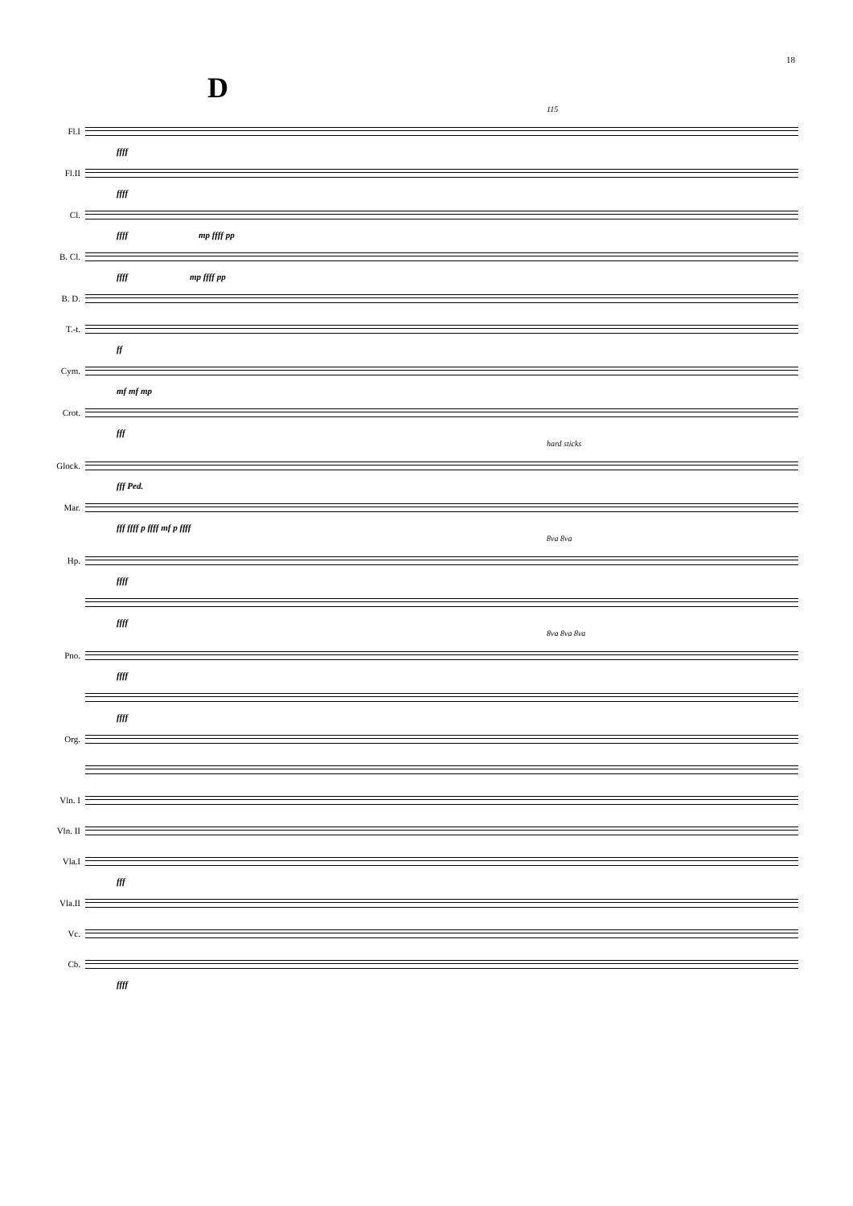18
D
115
Fl.I
ffff
Fl.II
ffff
Cl.
ffff mp ffff pp
B. Cl.
ffff mp ffff pp
B. D.
T.-t.
ff
Cym.
mf mf mp
Crot.
fff
hard sticks
Glock.
fff Ped.
Mar.
fff ffff p ffff mf p ffff
8va 8va
Hp.
ffff
ffff
8va 8va 8va
Pno.
ffff
ffff
Org.
Vln. I
Vln. II
Vla.I
fff
Vla.II
Vc.
Cb.
ffff